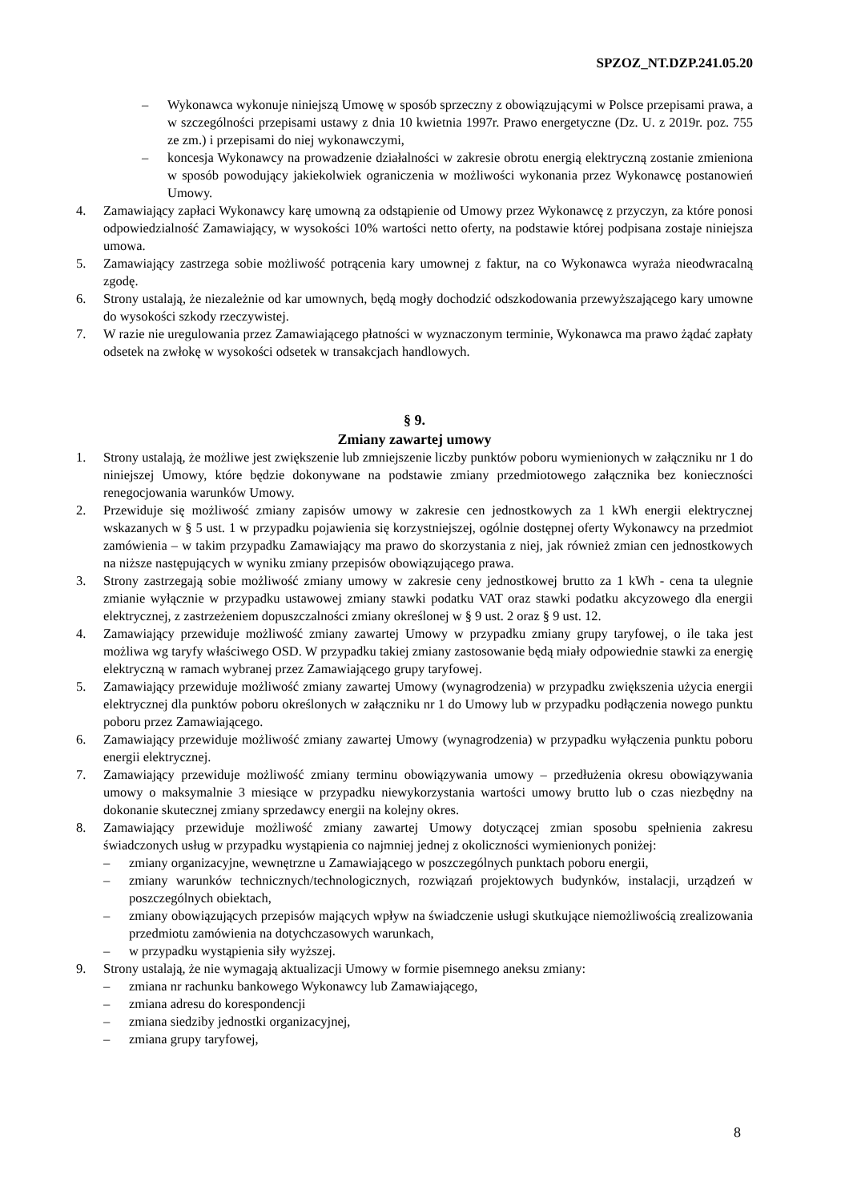SPZOZ_NT.DZP.241.05.20
– Wykonawca wykonuje niniejszą Umowę w sposób sprzeczny z obowiązującymi w Polsce przepisami prawa, a w szczególności przepisami ustawy z dnia 10 kwietnia 1997r. Prawo energetyczne (Dz. U. z 2019r. poz. 755 ze zm.) i przepisami do niej wykonawczymi,
– koncesja Wykonawcy na prowadzenie działalności w zakresie obrotu energią elektryczną zostanie zmieniona w sposób powodujący jakiekolwiek ograniczenia w możliwości wykonania przez Wykonawcę postanowień Umowy.
4. Zamawiający zapłaci Wykonawcy karę umowną za odstąpienie od Umowy przez Wykonawcę z przyczyn, za które ponosi odpowiedzialność Zamawiający, w wysokości 10% wartości netto oferty, na podstawie której podpisana zostaje niniejsza umowa.
5. Zamawiający zastrzega sobie możliwość potrącenia kary umownej z faktur, na co Wykonawca wyraża nieodwracalną zgodę.
6. Strony ustalają, że niezależnie od kar umownych, będą mogły dochodzić odszkodowania przewyższającego kary umowne do wysokości szkody rzeczywistej.
7. W razie nie uregulowania przez Zamawiającego płatności w wyznaczonym terminie, Wykonawca ma prawo żądać zapłaty odsetek na zwłokę w wysokości odsetek w transakcjach handlowych.
§ 9.
Zmiany zawartej umowy
1. Strony ustalają, że możliwe jest zwiększenie lub zmniejszenie liczby punktów poboru wymienionych w załączniku nr 1 do niniejszej Umowy, które będzie dokonywane na podstawie zmiany przedmiotowego załącznika bez konieczności renegocjowania warunków Umowy.
2. Przewiduje się możliwość zmiany zapisów umowy w zakresie cen jednostkowych za 1 kWh energii elektrycznej wskazanych w § 5 ust. 1 w przypadku pojawienia się korzystniejszej, ogólnie dostępnej oferty Wykonawcy na przedmiot zamówienia – w takim przypadku Zamawiający ma prawo do skorzystania z niej, jak również zmian cen jednostkowych na niższe następujących w wyniku zmiany przepisów obowiązującego prawa.
3. Strony zastrzegają sobie możliwość zmiany umowy w zakresie ceny jednostkowej brutto za 1 kWh - cena ta ulegnie zmianie wyłącznie w przypadku ustawowej zmiany stawki podatku VAT oraz stawki podatku akcyzowego dla energii elektrycznej, z zastrzeżeniem dopuszczalności zmiany określonej w § 9 ust. 2 oraz § 9 ust. 12.
4. Zamawiający przewiduje możliwość zmiany zawartej Umowy w przypadku zmiany grupy taryfowej, o ile taka jest możliwa wg taryfy właściwego OSD. W przypadku takiej zmiany zastosowanie będą miały odpowiednie stawki za energię elektryczną w ramach wybranej przez Zamawiającego grupy taryfowej.
5. Zamawiający przewiduje możliwość zmiany zawartej Umowy (wynagrodzenia) w przypadku zwiększenia użycia energii elektrycznej dla punktów poboru określonych w załączniku nr 1 do Umowy lub w przypadku podłączenia nowego punktu poboru przez Zamawiającego.
6. Zamawiający przewiduje możliwość zmiany zawartej Umowy (wynagrodzenia) w przypadku wyłączenia punktu poboru energii elektrycznej.
7. Zamawiający przewiduje możliwość zmiany terminu obowiązywania umowy – przedłużenia okresu obowiązywania umowy o maksymalnie 3 miesiące w przypadku niewykorzystania wartości umowy brutto lub o czas niezbędny na dokonanie skutecznej zmiany sprzedawcy energii na kolejny okres.
8. Zamawiający przewiduje możliwość zmiany zawartej Umowy dotyczącej zmian sposobu spełnienia zakresu świadczonych usług w przypadku wystąpienia co najmniej jednej z okoliczności wymienionych poniżej:
– zmiany organizacyjne, wewnętrzne u Zamawiającego w poszczególnych punktach poboru energii,
– zmiany warunków technicznych/technologicznych, rozwiązań projektowych budynków, instalacji, urządzeń w poszczególnych obiektach,
– zmiany obowiązujących przepisów mających wpływ na świadczenie usługi skutkujące niemożliwością zrealizowania przedmiotu zamówienia na dotychczasowych warunkach,
– w przypadku wystąpienia siły wyższej.
9. Strony ustalają, że nie wymagają aktualizacji Umowy w formie pisemnego aneksu zmiany:
– zmiana nr rachunku bankowego Wykonawcy lub Zamawiającego,
– zmiana adresu do korespondencji
– zmiana siedziby jednostki organizacyjnej,
– zmiana grupy taryfowej,
8